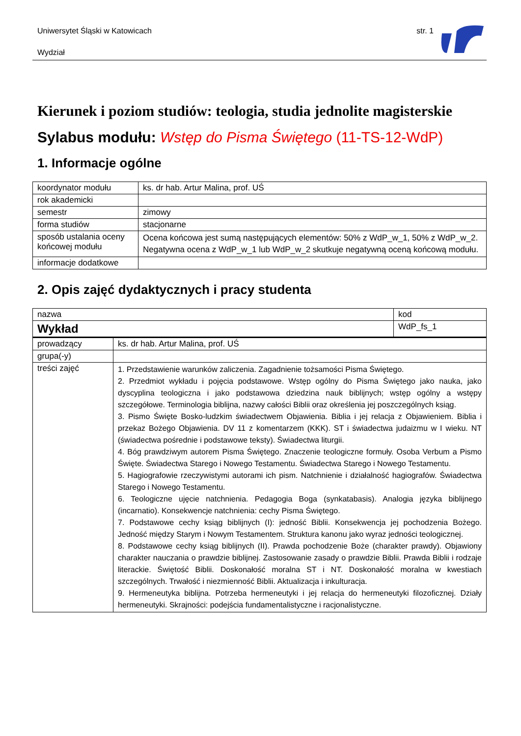Uniwersytet Śląski w Katowicach
Wydział
str. 1
Kierunek i poziom studiów: teologia, studia jednolite magisterskie
Sylabus modułu: Wstęp do Pisma Świętego (11-TS-12-WdP)
1. Informacje ogólne
| koordynator modułu | ks. dr hab. Artur Malina, prof. UŚ |
| rok akademicki | |
| semestr | zimowy |
| forma studiów | stacjonarne |
| sposób ustalania oceny końcowej modułu | Ocena końcowa jest sumą następujących elementów: 50% z WdP_w_1, 50% z WdP_w_2. Negatywna ocena z WdP_w_1 lub WdP_w_2 skutkuje negatywną oceną końcową modułu. |
| informacje dodatkowe | |
2. Opis zajęć dydaktycznych i pracy studenta
| nazwa | | kod |
| Wykład | | WdP_fs_1 |
| prowadzący | ks. dr hab. Artur Malina, prof. UŚ | |
| grupa(-y) | | |
| treści zajęć | 1. Przedstawienie warunków zaliczenia. Zagadnienie tożsamości Pisma Świętego. 2. Przedmiot wykładu i pojęcia podstawowe. Wstęp ogólny do Pisma Świętego jako nauka, jako dyscyplina teologiczna i jako podstawowa dziedzina nauk biblijnych; wstęp ogólny a wstępy szczegółowe. Terminologia biblijna, nazwy całości Biblii oraz określenia jej poszczególnych ksiąg. 3. Pismo Święte Bosko-ludzkim świadectwem Objawienia. Biblia i jej relacja z Objawieniem. Biblia i przekaz Bożego Objawienia. DV 11 z komentarzem (KKK). ST i świadectwa judaizmu w I wieku. NT (świadectwa pośrednie i podstawowe teksty). Świadectwa liturgii. 4. Bóg prawdziwym autorem Pisma Świętego. Znaczenie teologiczne formuły. Osoba Verbum a Pismo Święte. Świadectwa Starego i Nowego Testamentu. Świadectwa Starego i Nowego Testamentu. 5. Hagiografowie rzeczywistymi autorami ich pism. Natchnienie i działalność hagiografów. Świadectwa Starego i Nowego Testamentu. 6. Teologiczne ujęcie natchnienia. Pedagogia Boga (synkatabasis). Analogia języka biblijnego (incarnatio). Konsekwencje natchnienia: cechy Pisma Świętego. 7. Podstawowe cechy ksiąg biblijnych (I): jedność Biblii. Konsekwencja jej pochodzenia Bożego. Jedność między Starym i Nowym Testamentem. Struktura kanonu jako wyraz jedności teologicznej. 8. Podstawowe cechy ksiąg biblijnych (II). Prawda pochodzenie Boże (charakter prawdy). Objawiony charakter nauczania o prawdzie biblijnej. Zastosowanie zasady o prawdzie Biblii. Prawda Biblii i rodzaje literackie. Świętość Biblii. Doskonałość moralna ST i NT. Doskonałość moralna w kwestiach szczególnych. Trwałość i niezmienność Biblii. Aktualizacja i inkulturacja. 9. Hermeneutyka biblijna. Potrzeba hermeneutyki i jej relacja do hermeneutyki filozoficznej. Działy hermeneutyki. Skrajności: podejścia fundamentalistyczne i racjonalistyczne. | |